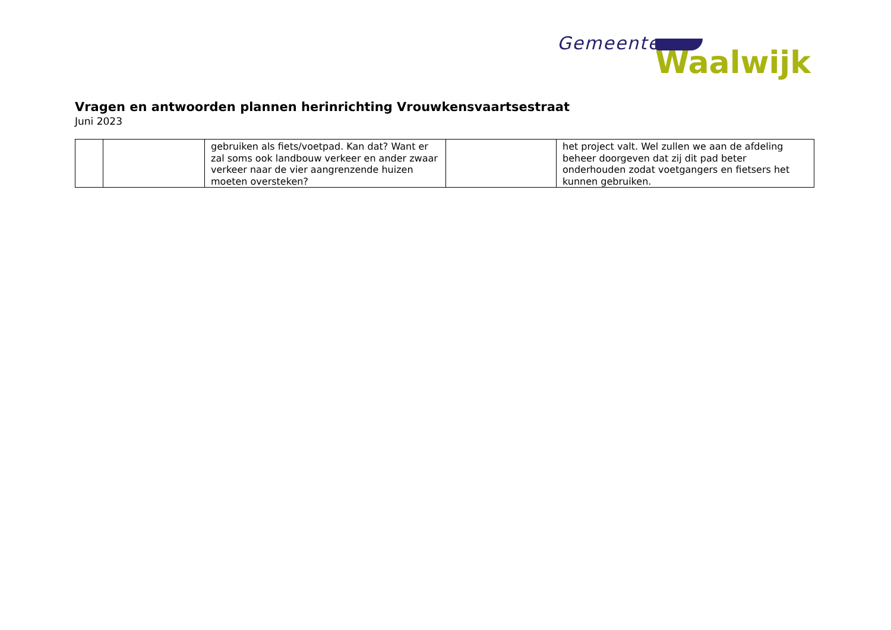Gemeente
Waalwijk
Vragen en antwoorden plannen herinrichting Vrouwkensvaartsestraat
Juni 2023
| | | gebruiken als fiets/voetpad. Kan dat? Want er zal soms ook landbouw verkeer en ander zwaar verkeer naar de vier aangrenzende huizen moeten oversteken? | | het project valt. Wel zullen we aan de afdeling beheer doorgeven dat zij dit pad beter onderhouden zodat voetgangers en fietsers het kunnen gebruiken. |